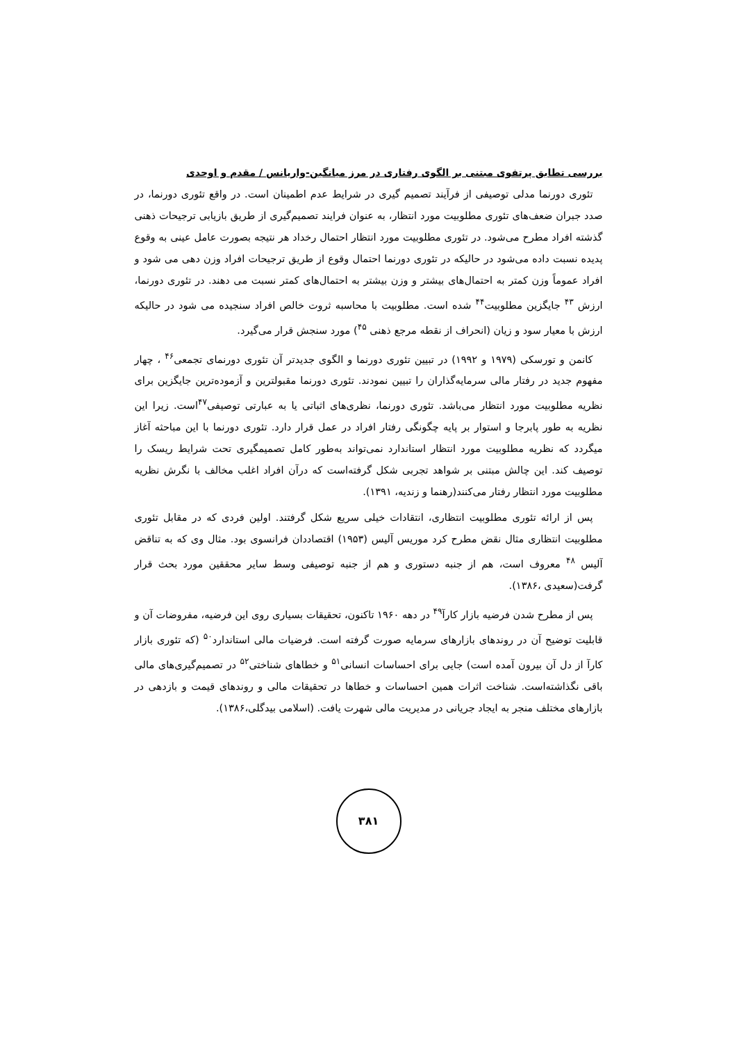بررسی تطابق پرتفوی مبتنی بر الگوی رفتاری در مرز میانگین-واریانس / مقدم و اوحدی
تئوری دورنما مدلی توصیفی از فرآیند تصمیم گیری در شرایط عدم اطمینان است. در واقع تئوری دورنما، در صدد جبران ضعف‌های تئوری مطلوبیت مورد انتظار، به عنوان فرایند تصمیم‌گیری از طریق بازیابی ترجیحات ذهنی گذشته افراد مطرح می‌شود. در تئوری مطلوبیت مورد انتظار احتمال رخداد هر نتیجه بصورت عامل عینی به وقوع پدیده نسبت داده می‌شود در حالیکه در تئوری دورنما احتمال وقوع از طریق ترجیحات افراد وزن دهی می شود و افراد عموماً وزن کمتر به احتمال‌های بیشتر و وزن بیشتر به احتمال‌های کمتر نسبت می دهند. در تئوری دورنما، ارزش <sup>۴۳</sup> جایگزین مطلوبیت<sup>۴۴</sup> شده است. مطلوبیت با محاسبه ثروت خالص افراد سنجیده می شود در حالیکه ارزش با معیار سود و زیان (انحراف از نقطه مرجع ذهنی <sup>۴۵</sup>) مورد سنجش قرار می‌گیرد.
کانمن و تورسکی (۱۹۷۹ و ۱۹۹۲) در تبیین تئوری دورنما و الگوی جدیدتر آن تئوری دورنمای تجمعی<sup>۴۶</sup> ، چهار مفهوم جدید در رفتار مالی سرمایه‌گذاران را تبیین نمودند. تئوری دورنما مقبولترین و آزموده‌ترین جایگزین برای نظریه مطلوبیت مورد انتظار می‌باشد. تئوری دورنما، نظری‌های اثباتی یا به عبارتی توصیفی<sup>۴۷</sup>است. زیرا این نظریه به طور پابرجا و استوار بر پایه چگونگی رفتار افراد در عمل قرار دارد. تئوری دورنما با این مباحثه آغاز میگردد که نظریه مطلوبیت مورد انتظار استاندارد نمی‌تواند به‌طور کامل تصمیمگیری تحت شرایط ریسک را توصیف کند. این چالش مبتنی بر شواهد تجربی شکل گرفته‌است که درآن افراد اغلب مخالف با نگرش نظریه مطلوبیت مورد انتظار رفتار می‌کنند(رهنما و زندیه، ۱۳۹۱).
پس از ارائه تئوری مطلوبیت انتظاری، انتقادات خیلی سریع شکل گرفتند. اولین فردی که در مقابل تئوری مطلوبیت انتظاری مثال نقض مطرح کرد موریس آلیس (۱۹۵۳) اقتصاددان فرانسوی بود. مثال وی که به تناقض آلیس <sup>۴۸</sup> معروف است، هم از جنبه دستوری و هم از جنبه توصیفی وسط سایر محققین مورد بحث قرار گرفت(سعیدی ،۱۳۸۶).
پس از مطرح شدن فرضیه بازار کارآ<sup>۴۹</sup> در دهه ۱۹۶۰ تاکنون، تحقیقات بسیاری روی این فرضیه، مفروضات آن و قابلیت توضیح آن در روندهای بازارهای سرمایه صورت گرفته است. فرضیات مالی استاندارد<sup>۵۰</sup> (که تئوری بازار کارآ از دل آن بیرون آمده است) جایی برای احساسات انسانی<sup>۵۱</sup> و خطاهای شناختی<sup>۵۲</sup> در تصمیم‌گیری‌های مالی باقی نگذاشته‌است. شناخت اثرات همین احساسات و خطاها در تحقیقات مالی و روندهای قیمت و بازدهی در بازارهای مختلف منجر به ایجاد جریانی در مدیریت مالی شهرت یافت. (اسلامی بیدگلی،۱۳۸۶).
۳۸۱